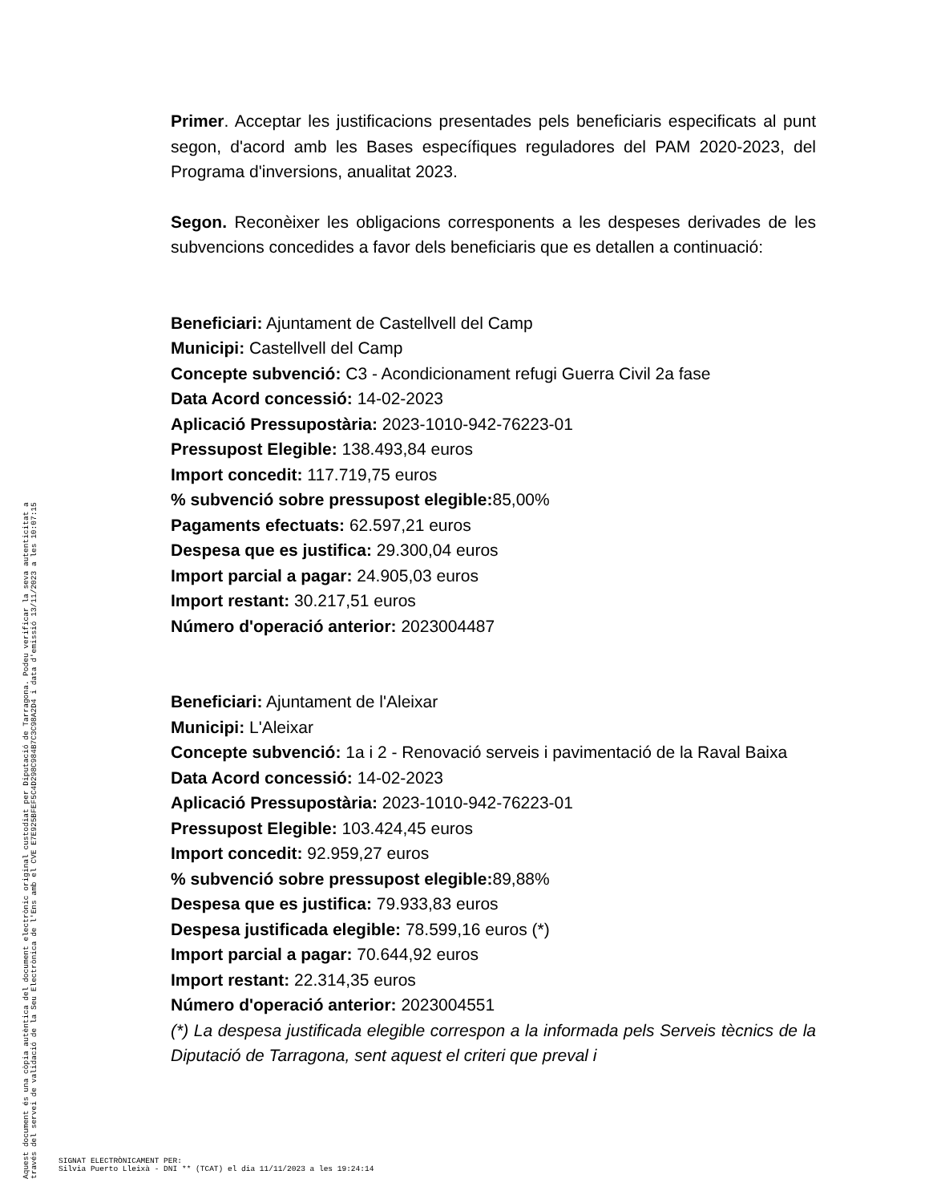Primer. Acceptar les justificacions presentades pels beneficiaris especificats al punt segon, d'acord amb les Bases específiques reguladores del PAM 2020-2023, del Programa d'inversions, anualitat 2023.
Segon. Reconèixer les obligacions corresponents a les despeses derivades de les subvencions concedides a favor dels beneficiaris que es detallen a continuació:
Beneficiari: Ajuntament de Castellvell del Camp
Municipi: Castellvell del Camp
Concepte subvenció: C3 - Acondicionament refugi Guerra Civil 2a fase
Data Acord concessió: 14-02-2023
Aplicació Pressupostària: 2023-1010-942-76223-01
Pressupost Elegible: 138.493,84 euros
Import concedit: 117.719,75 euros
% subvenció sobre pressupost elegible: 85,00%
Pagaments efectuats: 62.597,21 euros
Despesa que es justifica: 29.300,04 euros
Import parcial a pagar: 24.905,03 euros
Import restant: 30.217,51 euros
Número d'operació anterior: 2023004487
Beneficiari: Ajuntament de l'Aleixar
Municipi: L'Aleixar
Concepte subvenció: 1a i 2 - Renovació serveis i pavimentació de la Raval Baixa
Data Acord concessió: 14-02-2023
Aplicació Pressupostària: 2023-1010-942-76223-01
Pressupost Elegible: 103.424,45 euros
Import concedit: 92.959,27 euros
% subvenció sobre pressupost elegible: 89,88%
Despesa que es justifica: 79.933,83 euros
Despesa justificada elegible: 78.599,16 euros (*)
Import parcial a pagar: 70.644,92 euros
Import restant: 22.314,35 euros
Número d'operació anterior: 2023004551
(*) La despesa justificada elegible correspon a la informada pels Serveis tècnics de la Diputació de Tarragona, sent aquest el criteri que preval i
Aquest document és una còpia autèntica del document electrònic original custodiat per Diputació de Tarragona. Podeu verificar la seva autenticitat a
través del servei de validació de la Seu Electrònica de l'Ens amb el CVE E7E925BFEF5C4D298C984B7C3C98A2D4 i data d'emissió 13/11/2023 a les 10:07:15
SIGNAT ELECTRÒNICAMENT PER:
Silvia Puerto Lleixà - DNI ** (TCAT) el dia 11/11/2023 a les 19:24:14